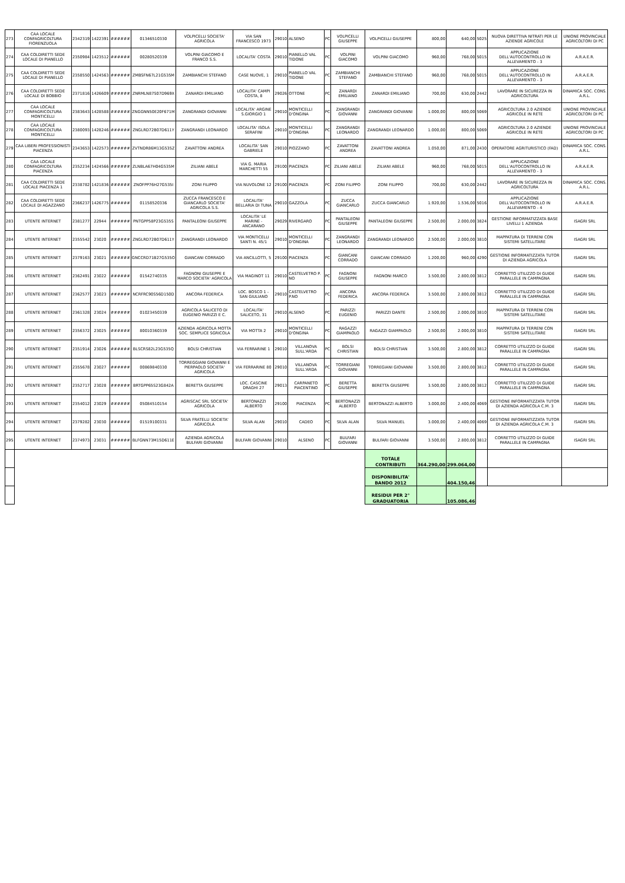| 273 | CAA LOCALE CONFAGRICOLTURA FIORENZUOLA | 2342319 | 1422391 | ###### | 01346510330 | VOLPICELLI SOCIETA' AGRICOLA | VIA SAN FRANCESCO 1973 | 29010 | ALSENO | PC | VOLPICELLI GIUSEPPE | VOLPICELLI GIUSEPPE | 800,00 | 640,00 | 5025 | NUOVA DIRETTIVA NITRATI PER LE AZIENDE AGRICOLE | UNIONE PROVINCIALE AGRICOLTORI DI PC |
| 274 | CAA COLDIRETTI SEDE LOCALE DI PIANELLO | 2350984 | 1423512 | ###### | 00280520339 | VOLPINI GIACOMO E FRANCO S.S. | LOCALITA' COSTA | 29010 | PIANELLO VAL TIDONE | PC | VOLPINI GIACOMO | VOLPINI GIACOMO | 960,00 | 768,00 | 5015 | APPLICAZIONE DELL'AUTOCONTROLLO IN ALLEVAMENTO - 3 | A.R.A.E.R. |
| 275 | CAA COLDIRETTI SEDE LOCALE DI PIANELLO | 2358550 | 1424563 | ###### | ZMBSFN67L21G535M | ZAMBIANCHI STEFANO | CASE NUOVE, 1 | 29010 | PIANELLO VAL TIDONE | PC | ZAMBIANCHI STEFANO | ZAMBIANCHI STEFANO | 960,00 | 768,00 | 5015 | APPLICAZIONE DELL'AUTOCONTROLLO IN ALLEVAMENTO - 3 | A.R.A.E.R. |
| 276 | CAA COLDIRETTI SEDE LOCALE DI BOBBIO | 2371816 | 1426609 | ###### | ZNRMLN87S07D969X | ZANARDI EMILIANO | LOCALITA' CAMPI COSTA, 8 | 29026 | OTTONE | PC | ZANARDI EMILIANO | ZANARDI EMILIANO | 700,00 | 630,00 | 2442 | LAVORARE IN SICUREZZA IN AGRICOLTURA | DINAMICA SOC. CONS. A.R.L. |
| 277 | CAA LOCALE CONFAGRICOLTURA MONTICELLI | 2383643 | 1428588 | ###### | ZNGGNN50E20F671M | ZANGRANDI GIOVANNI | LOCALITA' ARGINE S.GIORGIO 1 | 29010 | MONTICELLI D'ONGINA | PC | ZANGRANDI GIOVANNI | ZANGRANDI GIOVANNI | 1.000,00 | 800,00 | 5069 | AGRICOLTURA 2.0 AZIENDE AGRICOLE IN RETE | UNIONE PROVINCIALE AGRICOLTORI DI PC |
| 278 | CAA LOCALE CONFAGRICOLTURA MONTICELLI | 2380093 | 1428246 | ###### | ZNGLRD72B07D611Y | ZANGRANDI LEONARDO | LOCALITA' ISOLA SERAFINI | 29010 | MONTICELLI D'ONGINA | PC | ZANGRANDI LEONARDO | ZANGRANDI LEONARDO | 1.000,00 | 800,00 | 5069 | AGRICOLTURA 2.0 AZIENDE AGRICOLE IN RETE | UNIONE PROVINCIALE AGRICOLTORI DI PC |
| 279 | CAA LIBERI PROFESSIONISTI PIACENZA | 2343653 | 1422573 | ###### | ZVTNDR86M13G535Z | ZAVATTONI ANDREA | LOCALITA' SAN GABRIELE | 29010 | PIOZZANO | PC | ZAVATTONI ANDREA | ZAVATTONI ANDREA | 1.050,00 | 871,00 | 2430 | OPERATORE AGRITURISTICO (FAD) | DINAMICA SOC. CONS. A.R.L. |
| 280 | CAA LOCALE CONFAGRICOLTURA PIACENZA | 2352234 | 1424566 | ###### | ZLNBLA67H04G535M | ZILIANI ABELE | VIA G. MARIA MARCHETTI 55 | 29100 | PIACENZA | PC | ZILIANI ABELE | ZILIANI ABELE | 960,00 | 768,00 | 5015 | APPLICAZIONE DELL'AUTOCONTROLLO IN ALLEVAMENTO - 3 | A.R.A.E.R. |
| 281 | CAA COLDIRETTI SEDE LOCALE PIACENZA 1 | 2338782 | 1421836 | ###### | ZNOFPP76H27G535I | ZONI FILIPPO | VIA NUVOLONE 12 | 29100 | PIACENZA | PC | ZONI FILIPPO | ZONI FILIPPO | 700,00 | 630,00 | 2442 | LAVORARE IN SICUREZZA IN AGRICOLTURA | DINAMICA SOC. CONS. A.R.L. |
| 282 | CAA COLDIRETTI SEDE LOCALE DI AGAZZANO | 2366237 | 1426775 | ###### | 01158520336 | ZUCCA FRANCESCO E GIANCARLO SOCIETA' AGRICOLA S.S. | LOCALITA' BELLARIA DI TUNA | 29010 | GAZZOLA | PC | ZUCCA GIANCARLO | ZUCCA GIANCARLO | 1.920,00 | 1.536,00 | 5016 | APPLICAZIONE DELL'AUTOCONTROLLO IN ALLEVAMENTO - 4 | A.R.A.E.R. |
| 283 | UTENTE INTERNET | 2381277 | 22944 | ###### | PNTGPP58P23G535S | PANTALEONI GIUSEPPE | LOCALITA' LE MARINE - ANCARANO | 29029 | RIVERGARO | PC | PANTALEONI GIUSEPPE | PANTALEONI GIUSEPPE | 2.500,00 | 2.000,00 | 3824 | GESTIONE INFORMATIZZATA BASE LIVELLI 1 AZIENDA | ISAGRI SRL |
| 284 | UTENTE INTERNET | 2355542 | 23020 | ###### | ZNGLRD72B07D611Y | ZANGRANDI LEONARDO | VIA MONTICELLI SANTI N. 45/1 | 29010 | MONTICELLI D'ONGINA | PC | ZANGRANDI LEONARDO | ZANGRANDI LEONARDO | 2.500,00 | 2.000,00 | 3810 | MAPPATURA DI TERRENI CON SISTEMI SATELLITARE | ISAGRI SRL |
| 285 | UTENTE INTERNET | 2379163 | 23021 | ###### | GNCCRD71B27G535O | GIANCANI CORRADO | VIA ANCILLOTTI, 5 | 29100 | PIACENZA | PC | GIANCANI CORRADO | GIANCANI CORRADO | 1.200,00 | 960,00 | 4290 | GESTIONE INFORMATIZZATA TUTOR DI AZIENDA AGRICOLA | ISAGRI SRL |
| 286 | UTENTE INTERNET | 2362491 | 23022 | ###### | 01542740335 | FAGNONI GIUSEPPE E MARCO SOCIETA' AGRICOLA | VIA MAGINOT 11 | 29010 | CASTELVETRO P. NO | PC | FAGNONI GIUSEPPE | FAGNONI MARCO | 3.500,00 | 2.800,00 | 3812 | CORRETTO UTILIZZO DI GUIDE PARALLELE IN CAMPAGNA | ISAGRI SRL |
| 287 | UTENTE INTERNET | 2362577 | 23023 | ###### | NCRFRC90S56D150D | ANCORA FEDERICA | LOC. BOSCO 1 - SAN GIULIANO | 29010 | CASTELVETRO P.NO | PC | ANCORA FEDERICA | ANCORA FEDERICA | 3.500,00 | 2.800,00 | 3812 | CORRETTO UTILIZZO DI GUIDE PARALLELE IN CAMPAGNA | ISAGRI SRL |
| 288 | UTENTE INTERNET | 2361328 | 23024 | ###### | 01023450339 | AGRICOLA SALICETO DI EUGENIO PARIZZI E C. | LOCALITA' SALICETO, 31 | 29010 | ALSENO | PC | PARIZZI EUGENIO | PARIZZI DANTE | 2.500,00 | 2.000,00 | 3810 | MAPPATURA DI TERRENI CON SISTEMI SATELLITARE | ISAGRI SRL |
| 289 | UTENTE INTERNET | 2356372 | 23025 | ###### | 80010360339 | AZIENDA AGRICOLA MOTTA SOC. SEMPLICE SGRICOLA | VIA MOTTA 2 | 29010 | MONTICELLI D'ONGINA | PC | RAGAZZI GIAMPAOLO | RAGAZZI GIAMPAOLO | 2.500,00 | 2.000,00 | 3810 | MAPPATURA DI TERRENI CON SISTEMI SATELLITARE | ISAGRI SRL |
| 290 | UTENTE INTERNET | 2351914 | 23026 | ###### | BLSCRS82L23G535Q | BOLSI CHRISTIAN | VIA FERRARINE 1 | 29010 | VILLANOVA SULL'ARDA | PC | BOLSI CHRISTIAN | BOLSI CHRISTIAN | 3.500,00 | 2.800,00 | 3812 | CORRETTO UTILIZZO DI GUIDE PARALLELE IN CAMPAGNA | ISAGRI SRL |
| 291 | UTENTE INTERNET | 2355678 | 23027 | ###### | 00869840330 | TORREGGIANI GIOVANNI E PIERPAOLO SOCIETA' AGRICOLA | VIA FERRARINE 80 | 29010 | VILLANOVA SULL'ARDA | PC | TORREGIANI GIOVANNI | TORREGIANI GIOVANNI | 3.500,00 | 2.800,00 | 3812 | CORRETTO UTILIZZO DI GUIDE PARALLELE IN CAMPAGNA | ISAGRI SRL |
| 292 | UTENTE INTERNET | 2352717 | 23028 | ###### | BRTGPP65S23G842A | BERETTA GIUSEPPE | LOC. CASCINE DRAGHI 27 | 29013 | CARPANETO PIACENTINO | PC | BERETTA GIUSEPPE | BERETTA GIUSEPPE | 3.500,00 | 2.800,00 | 3812 | CORRETTO UTILIZZO DI GUIDE PARALLELE IN CAMPAGNA | ISAGRI SRL |
| 293 | UTENTE INTERNET | 2354012 | 23029 | ###### | 05084510154 | AGRISCAC SRL SOCIETA' AGRICOLA | BERTONAZZI ALBERTO | 29100 | PIACENZA | PC | BERTONAZZI ALBERTO | BERTONAZZI ALBERTO | 3.000,00 | 2.400,00 | 4069 | GESTIONE INFORMATIZZATA TUTOR DI AZIENDA AGRICOLA C.M. 3 | ISAGRI SRL |
| 294 | UTENTE INTERNET | 2379282 | 23030 | ###### | 01519100331 | SILVA FRATELLI SOCIETA' AGRICOLA | SILVA ALAN | 29010 | CADEO | PC | SILVA ALAN | SILVA MANUEL | 3.000,00 | 2.400,00 | 4069 | GESTIONE INFORMATIZZATA TUTOR DI AZIENDA AGRICOLA C.M. 3 | ISAGRI SRL |
| 295 | UTENTE INTERNET | 2374973 | 23031 | ###### | BLFGNN73M15D611E | AZIENDA AGRICOLA BULFARI GIOVANNI | BULFARI GIOVANNI | 29010 | ALSENO | PC | BULFARI GIOVANNI | BULFARI GIOVANNI | 3.500,00 | 2.800,00 | 3812 | CORRETTO UTILIZZO DI GUIDE PARALLELE IN CAMPAGNA | ISAGRI SRL |
| | | | | | | | | | | | | TOTALE CONTRIBUTI | 364.290,00 | 299.064,00 | | | |
| | | | | | | | | | | | | DISPONIBILITA' BANDO 2012 | | 404.150,46 | | | |
| | | | | | | | | | | | | RESIDUI PER 2° GRADUATORIA | | 105.086,46 | | | |